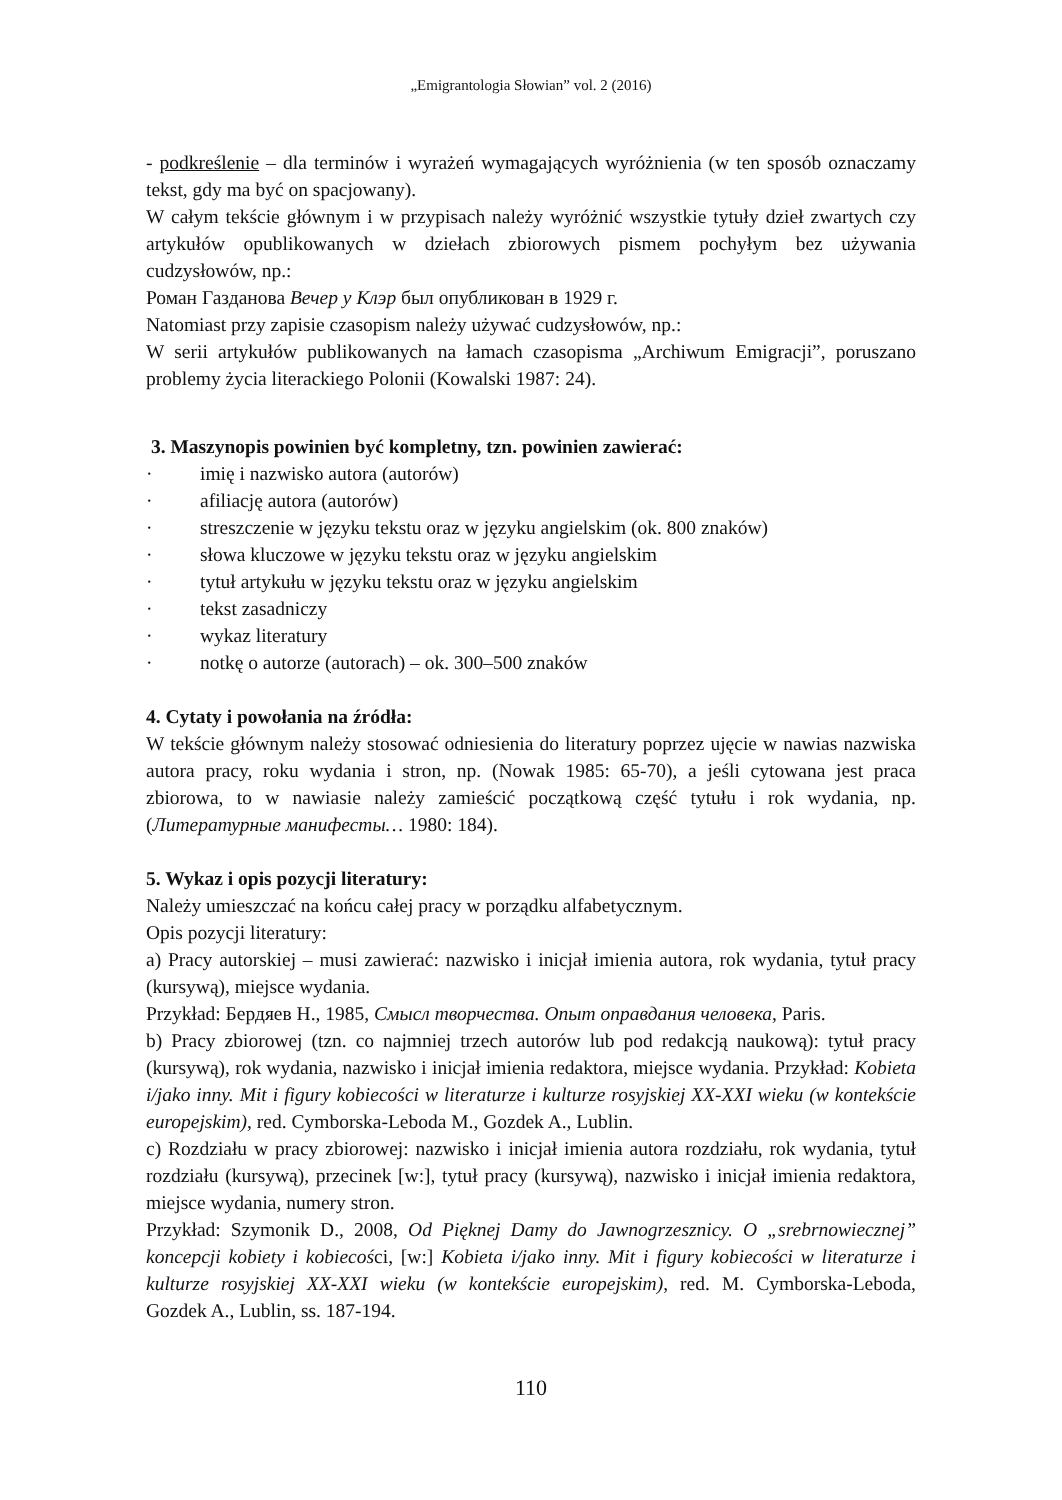„Emigrantologia Słowian” vol. 2 (2016)
- podkreślenie – dla terminów i wyrażeń wymagających wyróżnienia (w ten sposób oznaczamy tekst, gdy ma być on spacjowany).
W całym tekście głównym i w przypisach należy wyróżnić wszystkie tytuły dzieł zwartych czy artykułów opublikowanych w dziełach zbiorowych pismem pochyłym bez używania cudzysłowów, np.:
Роман Газданова Вечер у Клэр был опубликован в 1929 г.
Natomiast przy zapisie czasopism należy używać cudzysłowów, np.:
W serii artykułów publikowanych na łamach czasopisma „Archiwum Emigracji”, poruszano problemy życia literackiego Polonii (Kowalski 1987: 24).
3. Maszynopis powinien być kompletny, tzn. powinien zawierać:
· imię i nazwisko autora (autorów)
· afiliację autora (autorów)
· streszczenie w języku tekstu oraz w języku angielskim (ok. 800 znaków)
· słowa kluczowe w języku tekstu oraz w języku angielskim
· tytuł artykułu w języku tekstu oraz w języku angielskim
· tekst zasadniczy
· wykaz literatury
· notkę o autorze (autorach) – ok. 300–500 znaków
4. Cytaty i powołania na źródła:
W tekście głównym należy stosować odniesienia do literatury poprzez ujęcie w nawias nazwiska autora pracy, roku wydania i stron, np. (Nowak 1985: 65-70), a jeśli cytowana jest praca zbiorowa, to w nawiasie należy zamieścić początkową część tytułu i rok wydania, np. (Литературные манифесты… 1980: 184).
5. Wykaz i opis pozycji literatury:
Należy umieszczać na końcu całej pracy w porządku alfabetycznym.
Opis pozycji literatury:
a) Pracy autorskiej – musi zawierać: nazwisko i inicjał imienia autora, rok wydania, tytuł pracy (kursywą), miejsce wydania.
Przykład: Бердяев Н., 1985, Смысл творчества. Опыт оправдания человека, Paris.
b) Pracy zbiorowej (tzn. co najmniej trzech autorów lub pod redakcją naukową): tytuł pracy (kursywą), rok wydania, nazwisko i inicjał imienia redaktora, miejsce wydania. Przykład: Kobieta i/jako inny. Mit i figury kobiecości w literaturze i kulturze rosyjskiej XX-XXI wieku (w kontekście europejskim), red. Cymborska-Leboda M., Gozdek A., Lublin.
c) Rozdziału w pracy zbiorowej: nazwisko i inicjał imienia autora rozdziału, rok wydania, tytuł rozdziału (kursywą), przecinek [w:], tytuł pracy (kursywą), nazwisko i inicjał imienia redaktora, miejsce wydania, numery stron.
Przykład: Szymonik D., 2008, Od Pięknej Damy do Jawnogrzesznicy. O „srebrnowiecznej” koncepcji kobiety i kobiecości, [w:] Kobieta i/jako inny. Mit i figury kobiecości w literaturze i kulturze rosyjskiej XX-XXI wieku (w kontekście europejskim), red. M. Cymborska-Leboda, Gozdek A., Lublin, ss. 187-194.
110